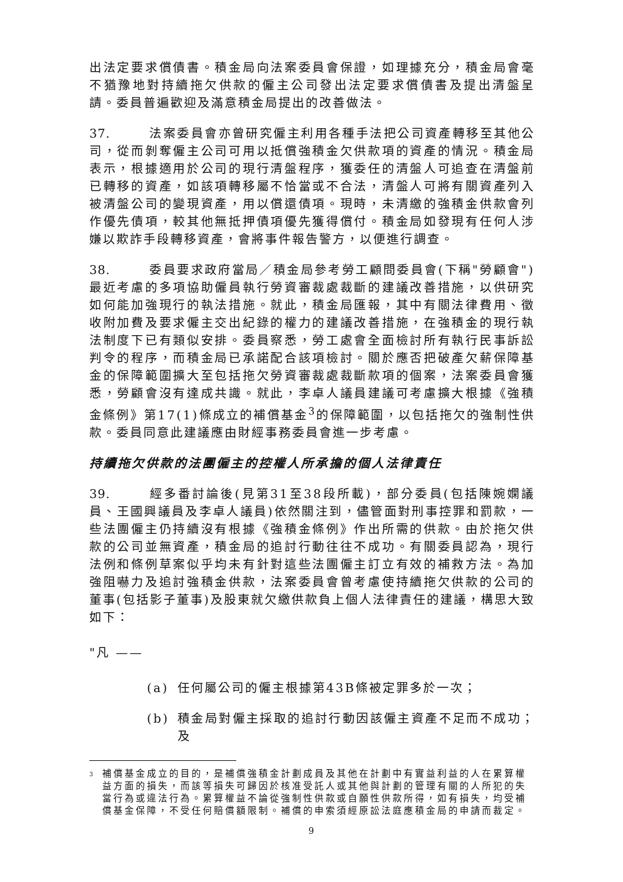出法定要求償債書。積金局向法案委員會保證，如理據充分，積金局會毫不猶豫地對持續拖欠供款的僱主公司發出法定要求償債書及提出清盤呈請。委員普遍歡迎及滿意積金局提出的改善做法。
37. 法案委員會亦曾研究僱主利用各種手法把公司資產轉移至其他公司，從而剝奪僱主公司可用以抵償強積金欠供款項的資產的情況。積金局表示，根據適用於公司的現行清盤程序，獲委任的清盤人可追查在清盤前已轉移的資產，如該項轉移屬不恰當或不合法，清盤人可將有關資產列入被清盤公司的變現資產，用以償還債項。現時，未清繳的強積金供款會列作優先債項，較其他無抵押債項優先獲得償付。積金局如發現有任何人涉嫌以欺詐手段轉移資產，會將事件報告警方，以便進行調查。
38. 委員要求政府當局／積金局參考勞工顧問委員會(下稱"勞顧會")最近考慮的多項協助僱員執行勞資審裁處裁斷的建議改善措施，以供研究如何能加強現行的執法措施。就此，積金局匯報，其中有關法律費用、徵收附加費及要求僱主交出紀錄的權力的建議改善措施，在強積金的現行執法制度下已有類似安排。委員察悉，勞工處會全面檢討所有執行民事訴訟判令的程序，而積金局已承諾配合該項檢討。關於應否把破產欠薪保障基金的保障範圍擴大至包括拖欠勞資審裁處裁斷款項的個案，法案委員會獲悉，勞顧會沒有達成共識。就此，李卓人議員建議可考慮擴大根據《強積金條例》第17(1)條成立的補償基金<sup>3</sup>的保障範圍，以包括拖欠的強制性供款。委員同意此建議應由財經事務委員會進一步考慮。
持續拖欠供款的法團僱主的控權人所承擔的個人法律責任
39. 經多番討論後(見第31至38段所載)，部分委員(包括陳婉嫻議員、王國興議員及李卓人議員)依然關注到，儘管面對刑事控罪和罰款，一些法團僱主仍持續沒有根據《強積金條例》作出所需的供款。由於拖欠供款的公司並無資產，積金局的追討行動往往不成功。有關委員認為，現行法例和條例草案似乎均未有針對這些法團僱主訂立有效的補救方法。為加強阻嚇力及追討強積金供款，法案委員會曾考慮使持續拖欠供款的公司的董事(包括影子董事)及股東就欠繳供款負上個人法律責任的建議，構思大致如下：
"凡 ——
(a) 任何屬公司的僱主根據第43B條被定罪多於一次；
(b) 積金局對僱主採取的追討行動因該僱主資產不足而不成功；及
<sup>3</sup> 補償基金成立的目的，是補償強積金計劃成員及其他在計劃中有實益利益的人在累算權益方面的損失，而該等損失可歸因於核准受託人或其他與計劃的管理有關的人所犯的失當行為或違法行為。累算權益不論從強制性供款或自願性供款所得，如有損失，均受補償基金保障，不受任何賠償額限制。補償的申索須經原訟法庭應積金局的申請而裁定。
9